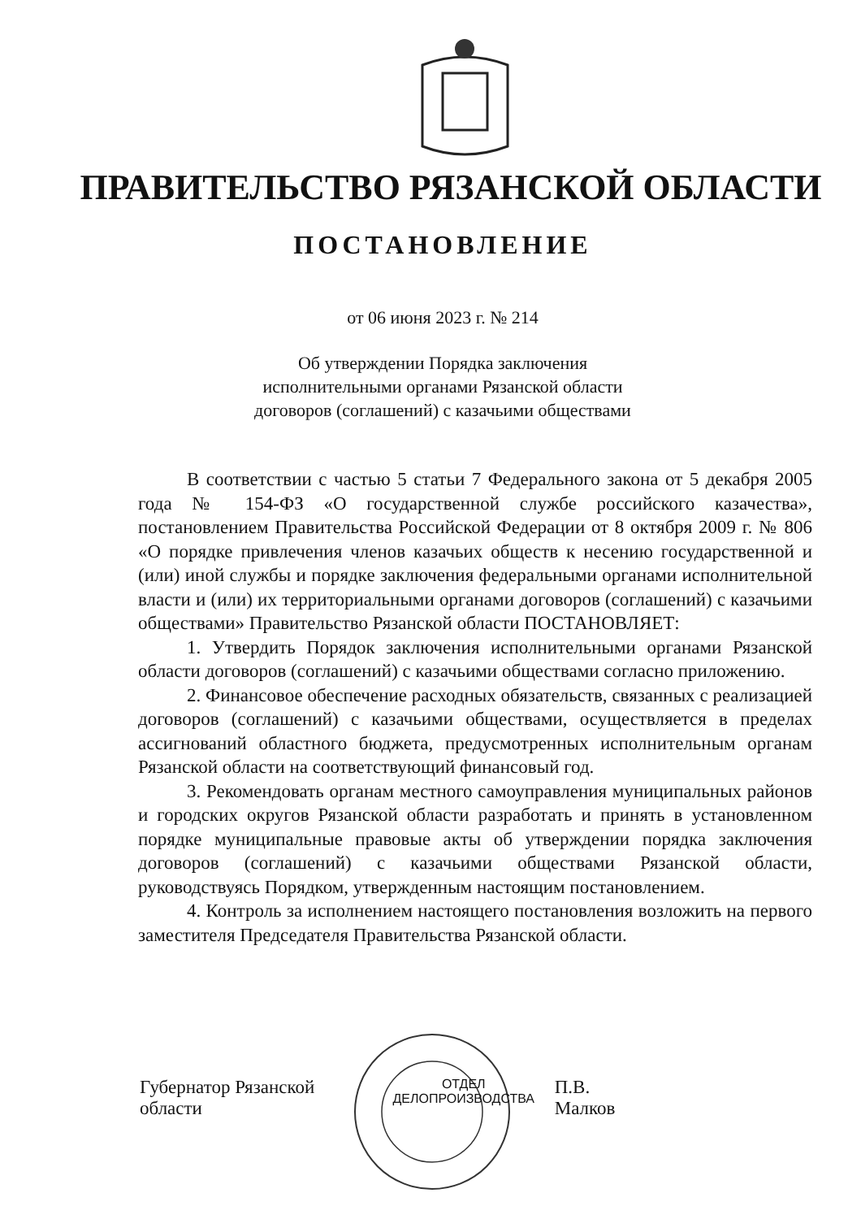ПРАВИТЕЛЬСТВО РЯЗАНСКОЙ ОБЛАСТИ
ПОСТАНОВЛЕНИЕ
от 06 июня 2023 г. № 214
Об утверждении Порядка заключения
исполнительными органами Рязанской области
договоров (соглашений) с казачьими обществами
В соответствии с частью 5 статьи 7 Федерального закона от 5 декабря 2005 года № 154-ФЗ «О государственной службе российского казачества», постановлением Правительства Российской Федерации от 8 октября 2009 г. № 806 «О порядке привлечения членов казачьих обществ к несению государственной и (или) иной службы и порядке заключения федеральными органами исполнительной власти и (или) их территориальными органами договоров (соглашений) с казачьими обществами» Правительство Рязанской области ПОСТАНОВЛЯЕТ:
1. Утвердить Порядок заключения исполнительными органами Рязанской области договоров (соглашений) с казачьими обществами согласно приложению.
2. Финансовое обеспечение расходных обязательств, связанных с реализацией договоров (соглашений) с казачьими обществами, осуществляется в пределах ассигнований областного бюджета, предусмотренных исполнительным органам Рязанской области на соответствующий финансовый год.
3. Рекомендовать органам местного самоуправления муниципальных районов и городских округов Рязанской области разработать и принять в установленном порядке муниципальные правовые акты об утверждении порядка заключения договоров (соглашений) с казачьими обществами Рязанской области, руководствуясь Порядком, утвержденным настоящим постановлением.
4. Контроль за исполнением настоящего постановления возложить на первого заместителя Председателя Правительства Рязанской области.
Губернатор Рязанской области ОТДЕЛ ДЕЛОПРОИЗВОДСТВА П.В. Малков